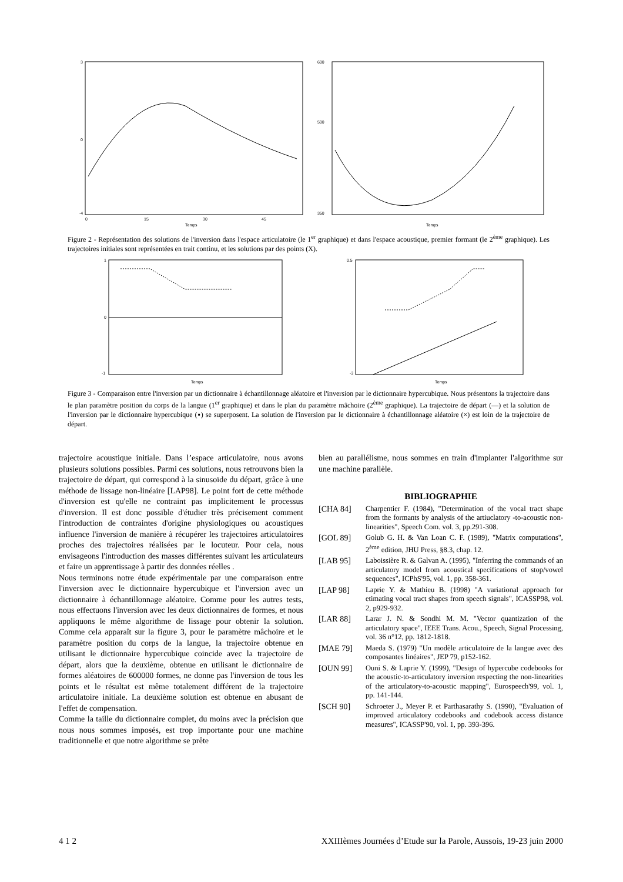3
0
-4
Temps
0
15
30
45
600
500
350
Temps
Figure 2 - Représentation des solutions de l'inversion dans l'espace articulatoire (le 1<sup>er</sup> graphique) et dans l'espace acoustique, premier formant (le 2<sup>ème</sup> graphique). Les trajectoires initiales sont représentées en trait continu, et les solutions par des points (X).
1
0
-1
Temps
0.5
-3
Temps
Figure 3 - Comparaison entre l'inversion par un dictionnaire à échantillonnage aléatoire et l'inversion par le dictionnaire hypercubique. Nous présentons la trajectoire dans le plan paramètre position du corps de la langue (1<sup>er</sup> graphique) et dans le plan du paramètre mâchoire (2<sup>ème</sup> graphique). La trajectoire de départ (—) et la solution de l'inversion par le dictionnaire hypercubique (▪) se superposent. La solution de l'inversion par le dictionnaire à échantillonnage aléatoire (×) est loin de la trajectoire de départ.
trajectoire acoustique initiale. Dans l’espace articulatoire, nous avons plusieurs solutions possibles. Parmi ces solutions, nous retrouvons bien la trajectoire de départ, qui correspond à la sinusoïde du départ, grâce à une méthode de lissage non-linéaire [LAP98]. Le point fort de cette méthode d'inversion est qu'elle ne contraint pas implicitement le processus d'inversion. Il est donc possible d'étudier très précisement comment l'introduction de contraintes d'origine physiologiques ou acoustiques influence l'inversion de manière à récupérer les trajectoires articulatoires proches des trajectoires réalisées par le locuteur. Pour cela, nous envisageons l'introduction des masses différentes suivant les articulateurs et faire un apprentissage à partir des données réelles .
Nous terminons notre étude expérimentale par une comparaison entre l'inversion avec le dictionnaire hypercubique et l'inversion avec un dictionnaire à échantillonnage aléatoire. Comme pour les autres tests, nous effectuons l'inversion avec les deux dictionnaires de formes, et nous appliquons le même algorithme de lissage pour obtenir la solution. Comme cela apparaît sur la figure 3, pour le paramètre mâchoire et le paramètre position du corps de la langue, la trajectoire obtenue en utilisant le dictionnaire hypercubique coincide avec la trajectoire de départ, alors que la deuxième, obtenue en utilisant le dictionnaire de formes aléatoires de 600000 formes, ne donne pas l'inversion de tous les points et le résultat est même totalement différent de la trajectoire articulatoire initiale. La deuxième solution est obtenue en abusant de l'effet de compensation.
Comme la taille du dictionnaire complet, du moins avec la précision que nous nous sommes imposés, est trop importante pour une machine traditionnelle et que notre algorithme se prête
bien au parallélisme, nous sommes en train d'implanter l'algorithme sur une machine parallèle.
BIBLIOGRAPHIE
[CHA 84] Charpentier F. (1984), "Determination of the vocal tract shape from the formants by analysis of the artiuclatory -to-acoustic non-linearities", Speech Com. vol. 3, pp.291-308.
[GOL 89] Golub G. H. & Van Loan C. F. (1989), "Matrix computations", 2<sup>ème</sup> edition, JHU Press, §8.3, chap. 12.
[LAB 95] Laboissière R. & Galvan A. (1995), "Inferring the commands of an articulatory model from acoustical specifications of stop/vowel sequences", ICPhS'95, vol. 1, pp. 358-361.
[LAP 98] Laprie Y. & Mathieu B. (1998) "A variational approach for etimating vocal tract shapes from speech signals", ICASSP98, vol. 2, p929-932.
[LAR 88] Larar J. N. & Sondhi M. M. "Vector quantization of the articulatory space", IEEE Trans. Acou., Speech, Signal Processing, vol. 36 n°12, pp. 1812-1818.
[MAE 79] Maeda S. (1979) "Un modèle articulatoire de la langue avec des composantes linéaires", JEP 79, p152-162.
[OUN 99] Ouni S. & Laprie Y. (1999), "Design of hypercube codebooks for the acoustic-to-articulatory inversion respecting the non-linearities of the articulatory-to-acoustic mapping", Eurospeech'99, vol. 1, pp. 141-144.
[SCH 90] Schroeter J., Meyer P. et Parthasarathy S. (1990), "Evaluation of improved articulatory codebooks and codebook access distance measures", ICASSP'90, vol. 1, pp. 393-396.
4 1 2 XXIIIèmes Journées d’Etude sur la Parole, Aussois, 19-23 juin 2000